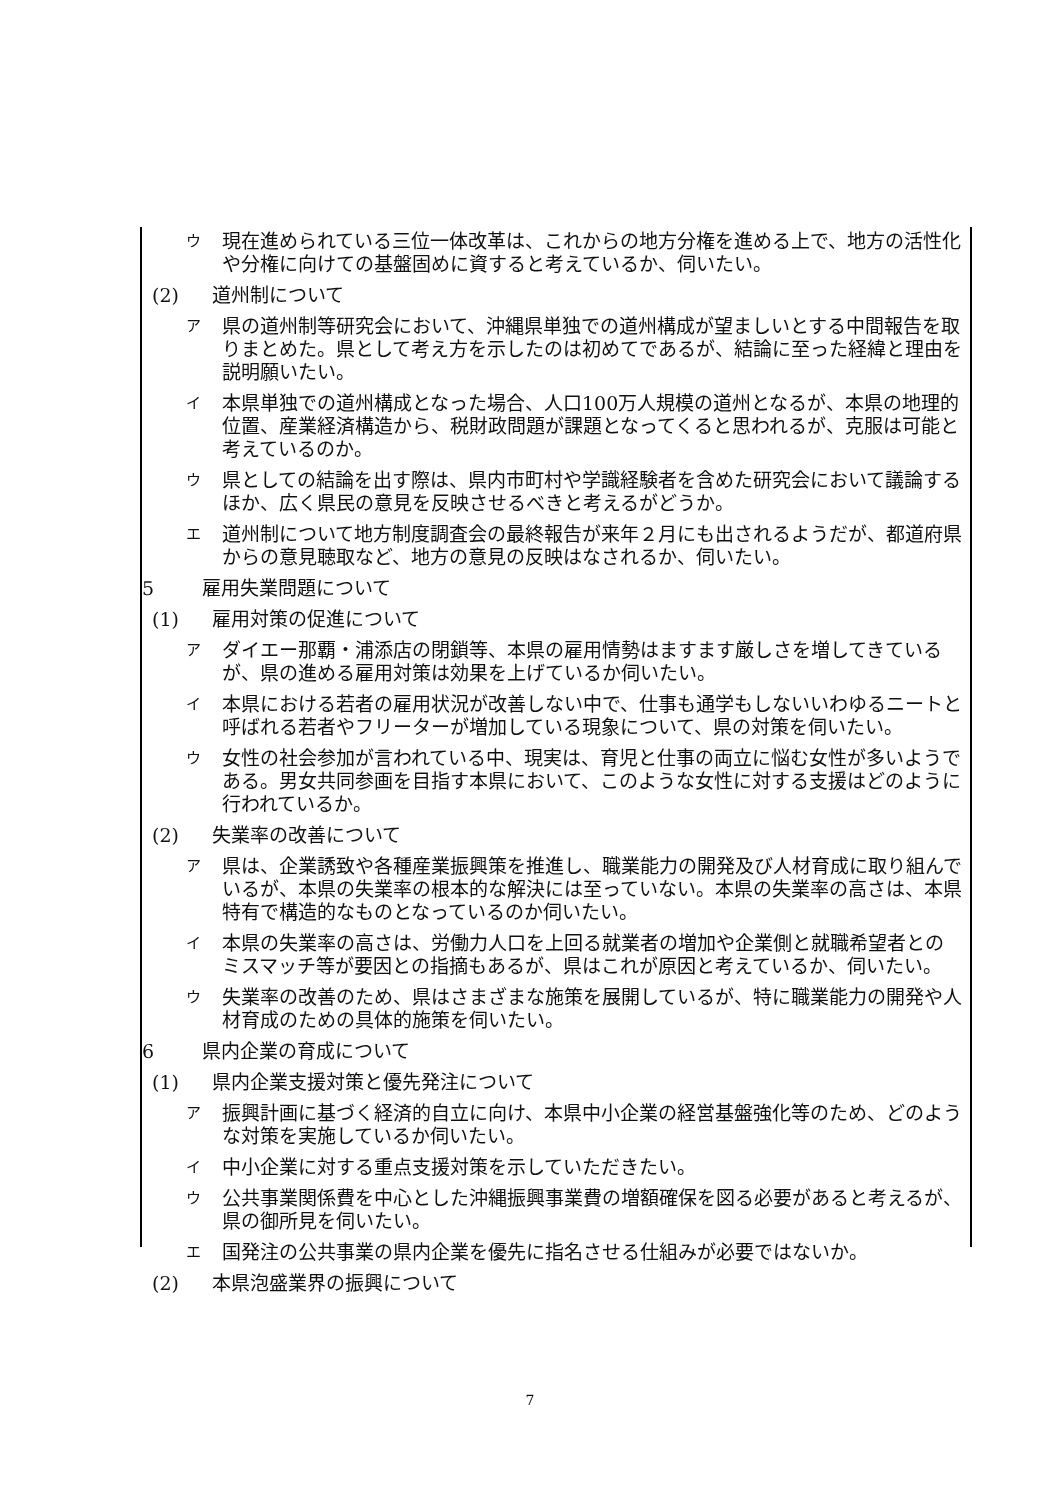ウ現在進められている三位一体改革は、これからの地方分権を進める上で、地方の活性化や分権に向けての基盤固めに資すると考えているか、伺いたい。
(2) 道州制について
ア県の道州制等研究会において、沖縄県単独での道州構成が望ましいとする中間報告を取りまとめた。県として考え方を示したのは初めてであるが、結論に至った経緯と理由を説明願いたい。
イ本県単独での道州構成となった場合、人口100万人規模の道州となるが、本県の地理的位置、産業経済構造から、税財政問題が課題となってくると思われるが、克服は可能と考えているのか。
ウ県としての結論を出す際は、県内市町村や学識経験者を含めた研究会において議論するほか、広く県民の意見を反映させるべきと考えるがどうか。
エ道州制について地方制度調査会の最終報告が来年２月にも出されるようだが、都道府県からの意見聴取など、地方の意見の反映はなされるか、伺いたい。
5 雇用失業問題について
(1) 雇用対策の促進について
アダイエー那覇・浦添店の閉鎖等、本県の雇用情勢はますます厳しさを増してきているが、県の進める雇用対策は効果を上げているか伺いたい。
イ本県における若者の雇用状況が改善しない中で、仕事も通学もしないいわゆるニートと呼ばれる若者やフリーターが増加している現象について、県の対策を伺いたい。
ウ女性の社会参加が言われている中、現実は、育児と仕事の両立に悩む女性が多いようである。男女共同参画を目指す本県において、このような女性に対する支援はどのように行われているか。
(2) 失業率の改善について
ア県は、企業誘致や各種産業振興策を推進し、職業能力の開発及び人材育成に取り組んでいるが、本県の失業率の根本的な解決には至っていない。本県の失業率の高さは、本県特有で構造的なものとなっているのか伺いたい。
イ本県の失業率の高さは、労働力人口を上回る就業者の増加や企業側と就職希望者とのミスマッチ等が要因との指摘もあるが、県はこれが原因と考えているか、伺いたい。
ウ失業率の改善のため、県はさまざまな施策を展開しているが、特に職業能力の開発や人材育成のための具体的施策を伺いたい。
6 県内企業の育成について
(1) 県内企業支援対策と優先発注について
ア振興計画に基づく経済的自立に向け、本県中小企業の経営基盤強化等のため、どのような対策を実施しているか伺いたい。
イ中小企業に対する重点支援対策を示していただきたい。
ウ公共事業関係費を中心とした沖縄振興事業費の増額確保を図る必要があると考えるが、県の御所見を伺いたい。
エ国発注の公共事業の県内企業を優先に指名させる仕組みが必要ではないか。
(2) 本県泡盛業界の振興について
7